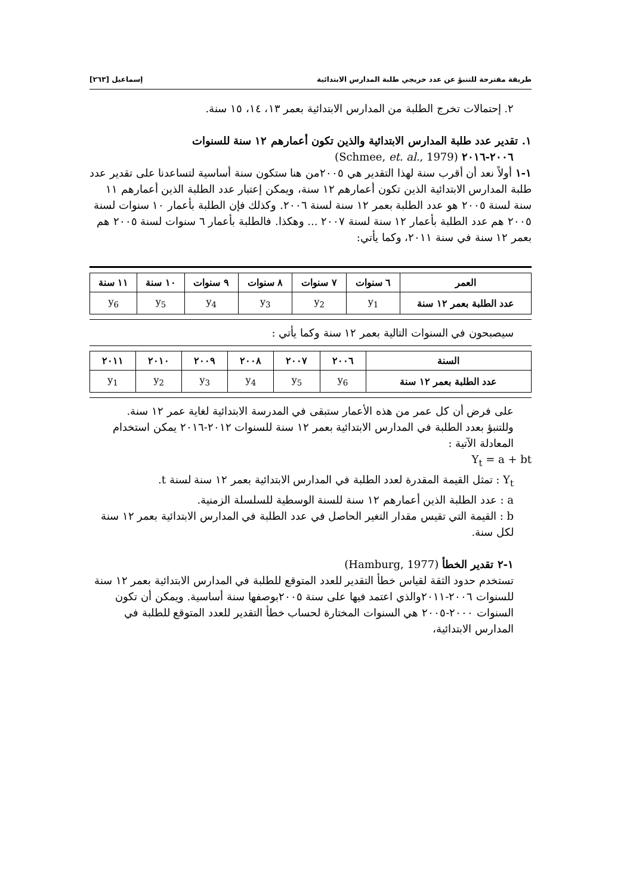طريقة مقترحة للتنبؤ عن عدد خريجي طلبة المدارس الابتدائية إسماعيل [٢٦٣]
٢. إحتمالات تخرج الطلبة من المدارس الابتدائية بعمر ١٣، ١٤، ١٥ سنة.
١. تقدير عدد طلبة المدارس الابتدائية والذين تكون أعمارهم ١٢ سنة للسنوات
٢٠٠٦-٢٠١٦ (Schmee, et. al., 1979)
١-١ أولاً نعد أن أقرب سنة لهذا التقدير هي ٢٠٠٥من هنا ستكون سنة أساسية لتساعدنا على تقدير عدد طلبة المدارس الابتدائية الذين تكون أعمارهم ١٢ سنة، ويمكن إعتبار عدد الطلبة الذين أعمارهم ١١ سنة لسنة ٢٠٠٥ هو عدد الطلبة بعمر ١٢ سنة لسنة ٢٠٠٦. وكذلك فإن الطلبة بأعمار ١٠ سنوات لسنة ٢٠٠٥ هم عدد الطلبة بأعمار ١٢ سنة لسنة ٢٠٠٧ ... وهكذا. فالطلبة بأعمار ٦ سنوات لسنة ٢٠٠٥ هم بعمر ١٢ سنة في سنة ٢٠١١، وكما يأتي:
| العمر | ٦ سنوات | ٧ سنوات | ٨ سنوات | ٩ سنوات | ١٠ سنة | ١١ سنة |
| --- | --- | --- | --- | --- | --- | --- |
| عدد الطلبة بعمر ١٢ سنة | y<sub>1</sub> | y<sub>2</sub> | y<sub>3</sub> | y<sub>4</sub> | y<sub>5</sub> | y<sub>6</sub> |
سيصبحون في السنوات التالية بعمر ١٢ سنة وكما يأتي :
| السنة | ٢٠٠٦ | ٢٠٠٧ | ٢٠٠٨ | ٢٠٠٩ | ٢٠١٠ | ٢٠١١ |
| --- | --- | --- | --- | --- | --- | --- |
| عدد الطلبة بعمر ١٢ سنة | y<sub>6</sub> | y<sub>5</sub> | y<sub>4</sub> | y<sub>3</sub> | y<sub>2</sub> | y<sub>1</sub> |
على فرض أن كل عمر من هذه الأعمار ستبقى في المدرسة الابتدائية لغاية عمر ١٢ سنة.
وللتنبؤ بعدد الطلبة في المدارس الابتدائية بعمر ١٢ سنة للسنوات ٢٠١٢-٢٠١٦ يمكن استخدام المعادلة الآتية :
Y<sub>t</sub> = a + bt
Y<sub>t</sub> : تمثل القيمة المقدرة لعدد الطلبة في المدارس الابتدائية بعمر ١٢ سنة لسنة t.
a : عدد الطلبة الذين أعمارهم ١٢ سنة للسنة الوسطية للسلسلة الزمنية.
b : القيمة التي تقيس مقدار التغير الحاصل في عدد الطلبة في المدارس الابتدائية بعمر ١٢ سنة لكل سنة.
١-٢ تقدير الخطأ (Hamburg, 1977)
تستخدم حدود الثقة لقياس خطأ التقدير للعدد المتوقع للطلبة في المدارس الابتدائية بعمر ١٢ سنة للسنوات ٢٠٠٦-٢٠١١والذي اعتمد فيها على سنة ٢٠٠٥بوصفها سنة أساسية. ويمكن أن تكون السنوات ٢٠٠٠-٢٠٠٥ هي السنوات المختارة لحساب خطأ التقدير للعدد المتوقع للطلبة في المدارس الابتدائية،